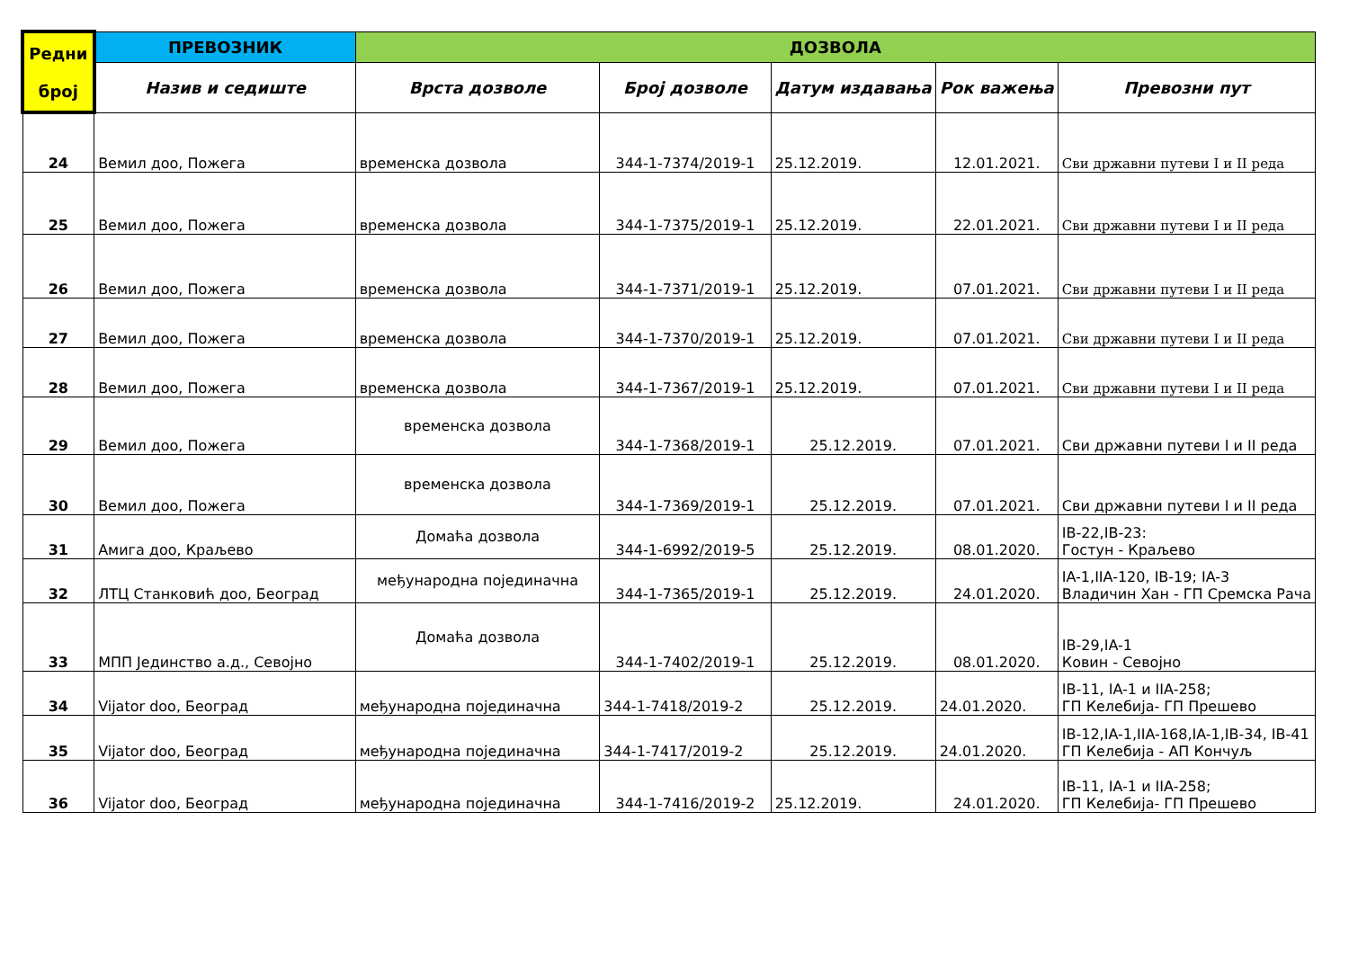| Редни број | ПРЕВОЗНИК | ДОЗВОЛА | | | | |
| --- | --- | --- | --- | --- | --- | --- |
| | Назив и седиште | Врста дозволе | Број дозволе | Датум издавања | Рок важења | Превозни пут |
| 24 | Вемил доо, Пожега | временска дозвола | 344-1-7374/2019-1 | 25.12.2019. | 12.01.2021. | Сви државни путеви I и II реда |
| 25 | Вемил доо, Пожега | временска дозвола | 344-1-7375/2019-1 | 25.12.2019. | 22.01.2021. | Сви државни путеви I и II реда |
| 26 | Вемил доо, Пожега | временска дозвола | 344-1-7371/2019-1 | 25.12.2019. | 07.01.2021. | Сви државни путеви I и II реда |
| 27 | Вемил доо, Пожега | временска дозвола | 344-1-7370/2019-1 | 25.12.2019. | 07.01.2021. | Сви државни путеви I и II реда |
| 28 | Вемил доо, Пожега | временска дозвола | 344-1-7367/2019-1 | 25.12.2019. | 07.01.2021. | Сви државни путеви I и II реда |
| 29 | Вемил доо, Пожега | временска дозвола | 344-1-7368/2019-1 | 25.12.2019. | 07.01.2021. | Сви државни путеви I и II реда |
| 30 | Вемил доо, Пожега | временска дозвола | 344-1-7369/2019-1 | 25.12.2019. | 07.01.2021. | Сви државни путеви I и II реда |
| 31 | Амига доо, Краљево | Домаћа дозвола | 344-1-6992/2019-5 | 25.12.2019. | 08.01.2020. | IB-22,IB-23: Гостун - Краљево |
| 32 | ЛТЦ Станковић доо, Београд | међународна појединачна | 344-1-7365/2019-1 | 25.12.2019. | 24.01.2020. | IA-1,IIA-120, IB-19; IA-3 Владичин Хан - ГП Сремска Рача |
| 33 | МПП Јединство а.д., Севојно | Домаћа дозвола | 344-1-7402/2019-1 | 25.12.2019. | 08.01.2020. | IB-29,IA-1 Ковин - Севојно |
| 34 | Vijator doo, Београд | међународна појединачна | 344-1-7418/2019-2 | 25.12.2019. | 24.01.2020. | IB-11, IA-1 и IIA-258; ГП Келебија- ГП Прешево |
| 35 | Vijator doo, Београд | међународна појединачна | 344-1-7417/2019-2 | 25.12.2019. | 24.01.2020. | IB-12,IA-1,IIA-168,IA-1,IB-34, IB-41 ГП Келебија - АП Кончуљ |
| 36 | Vijator doo, Београд | међународна појединачна | 344-1-7416/2019-2 | 25.12.2019. | 24.01.2020. | IB-11, IA-1 и IIA-258; ГП Келебија- ГП Прешево |